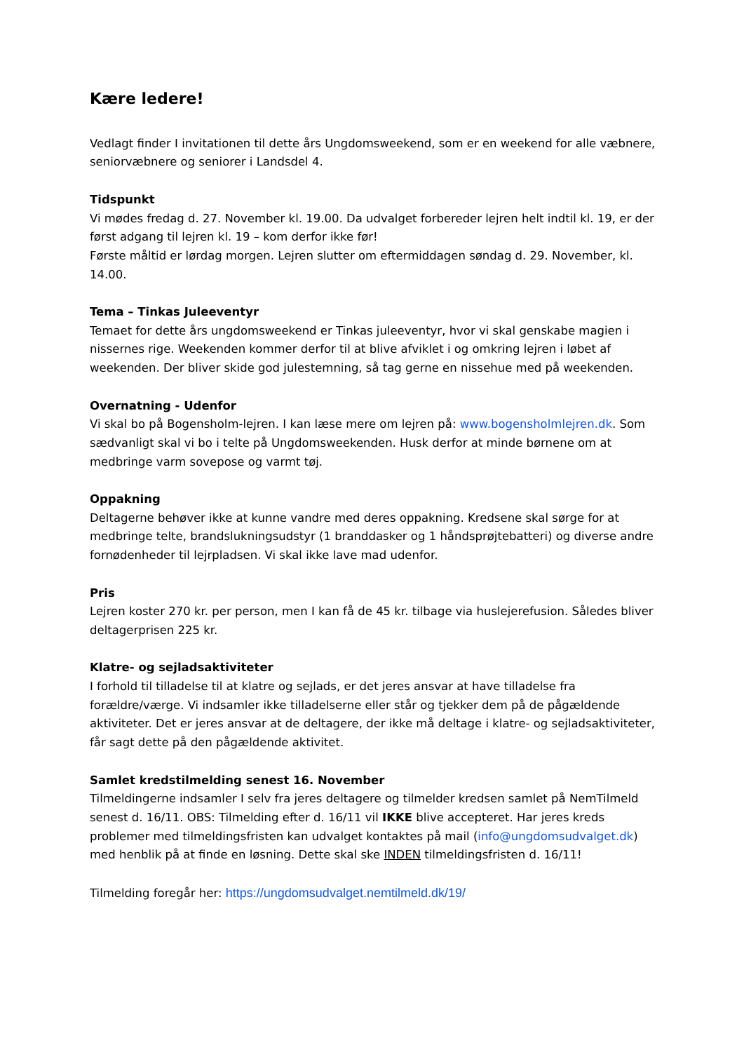Kære ledere!
Vedlagt finder I invitationen til dette års Ungdomsweekend, som er en weekend for alle væbnere, seniorvæbnere og seniorer i Landsdel 4.
Tidspunkt
Vi mødes fredag d. 27. November kl. 19.00. Da udvalget forbereder lejren helt indtil kl. 19, er der først adgang til lejren kl. 19 – kom derfor ikke før!
Første måltid er lørdag morgen. Lejren slutter om eftermiddagen søndag d. 29. November, kl. 14.00.
Tema – Tinkas Juleeventyr
Temaet for dette års ungdomsweekend er Tinkas juleeventyr, hvor vi skal genskabe magien i nissernes rige. Weekenden kommer derfor til at blive afviklet i og omkring lejren i løbet af weekenden. Der bliver skide god julestemning, så tag gerne en nissehue med på weekenden.
Overnatning - Udenfor
Vi skal bo på Bogensholm-lejren. I kan læse mere om lejren på: www.bogensholmlejren.dk. Som sædvanligt skal vi bo i telte på Ungdomsweekenden. Husk derfor at minde børnene om at medbringe varm sovepose og varmt tøj.
Oppakning
Deltagerne behøver ikke at kunne vandre med deres oppakning. Kredsene skal sørge for at medbringe telte, brandslukningsudstyr (1 branddasker og 1 håndsprøjtebatteri) og diverse andre fornødenheder til lejrpladsen. Vi skal ikke lave mad udenfor.
Pris
Lejren koster 270 kr. per person, men I kan få de 45 kr. tilbage via huslejerefusion. Således bliver deltagerprisen 225 kr.
Klatre- og sejladsaktiviteter
I forhold til tilladelse til at klatre og sejlads, er det jeres ansvar at have tilladelse fra forældre/værge. Vi indsamler ikke tilladelserne eller står og tjekker dem på de pågældende aktiviteter. Det er jeres ansvar at de deltagere, der ikke må deltage i klatre- og sejladsaktiviteter, får sagt dette på den pågældende aktivitet.
Samlet kredstilmelding senest 16. November
Tilmeldingerne indsamler I selv fra jeres deltagere og tilmelder kredsen samlet på NemTilmeld senest d. 16/11. OBS: Tilmelding efter d. 16/11 vil IKKE blive accepteret. Har jeres kreds problemer med tilmeldingsfristen kan udvalget kontaktes på mail (info@ungdomsudvalget.dk) med henblik på at finde en løsning. Dette skal ske INDEN tilmeldingsfristen d. 16/11!
Tilmelding foregår her: https://ungdomsudvalget.nemtilmeld.dk/19/